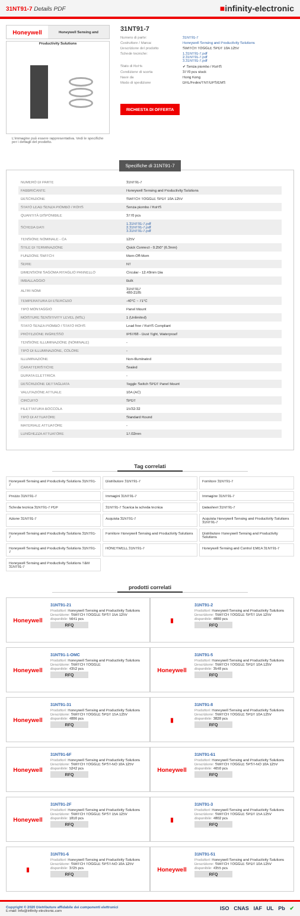31NT91-7 Details PDF
■infinity-electronic
Honeywell
Honeywell Sensing and
Productivity Solutions
L'immagine può essere rappresentativa. Vedi le specifiche per i dettagli del prodotto.
31NT91-7
Numero di parte: 31NT91-7
Costruttore / Marca: Honeywell Sensing and Productivity Solutions
Descrizione del prodotto SWITCH TOGGLE SPDT 10A 125V
Schede tecniche: 1.31NT91-7.pdf
2.31NT91-7.pdf
3.31NT91-7.pdf
Stato di RoHs ✔ Senza piombo / RoHS
Condizione di scorta 3770 pcs stock
Nave da Hong Kong
Modo di spedizione DHL/Fedex/TNT/UPS/EMS
RICHIESTA DI OFFERTA
Specifiche di 31NT91-7
| NUMERO DI PARTE | 31NT91-7 |
| FABBRICANTE | Honeywell Sensing and Productivity Solutions |
| DESCRIZIONE | SWITCH TOGGLE SPDT 10A 125V |
| STATO LEAD SENZA PIOMBO / ROHS | Senza piombo / RoHS |
| QUANTITÀ DISPONIBILE | 3770 pcs |
| SCHEDA DATI | 1.31NT91-7.pdf 2.31NT91-7.pdf 3.31NT91-7.pdf |
| TENSIONE NOMINALE - CA | 125V |
| STILE DI TERMINAZIONE | Quick Connect - 0.250" (6.3mm) |
| FUNZIONE SWITCH | Mom-Off-Mom |
| SERIE | NT |
| DIMENSIONI SAGOMA RITAGLIO PANNELLO | Circular - 12.40mm Dia |
| IMBALLAGGIO | Bulk |
| ALTRI NOMI | 31NT917 480-2185 |
| TEMPERATURA DI ESERCIZIO | -40°C ~ 71°C |
| TIPO MONTAGGIO | Panel Mount |
| MOISTURE SENSITIVITY LEVEL (MSL) | 1 (Unlimited) |
| STATO SENZA PIOMBO / STATO ROHS | Lead free / RoHS Compliant |
| PROTEZIONE INGRESSO | IP67/68 - Dust Tight, Waterproof |
| TENSIONE ILLUMINAZIONE (NOMINALE) | - |
| TIPO DI ILLUMINAZIONE, COLORE | - |
| ILLUMINAZIONE | Non-Illuminated |
| CARATTERISTICHE | Sealed |
| DURATA ELETTRICA | - |
| DESCRIZIONE DETTAGLIATA | Toggle Switch SPDT Panel Mount |
| VALUTAZIONE ATTUALE | 10A (AC) |
| CIRCUITO | SPDT |
| FILETTATURA BOCCOLA | 15/32-32 |
| TIPO DI ATTUATORE | Standard Round |
| MATERIALE ATTUATORE | - |
| LUNGHEZZA ATTUATORE | 17.02mm |
Tag correlati
Honeywell Sensing and Productivity Solutions 31NT91-7
Distributore 31NT91-7
Fornitore 31NT91-7
Prezzo 31NT91-7
Immagini 31NT91-7
Immagine 31NT91-7
Scheda tecnica 31NT91-7 PDF
31NT91-7 Scarica la scheda tecnica
Datasheet 31NT91-7
Azione 31NT91-7
Acquista 31NT91-7
Acquista Honeywell Sensing and Productivity Solutions 31NT91-7
Honeywell Sensing and Productivity Solutions 31NT91-7
Fornitore Honeywell Sensing and Productivity Solutions
Distributore Honeywell Sensing and Productivity Solutions
Honeywell Sensing and Productivity Solutions 31NT91-7
HONEYWELL 31NT91-7
Honeywell Sensing and Control EMEA 31NT91-7
Honeywell Sensing and Productivity Solutions T&M 31NT91-7
prodotti correlati
Honeywell
31NT91-21
Produttori: Honeywell Sensing and Productivity Solutions
Descrizione: SWITCH TOGGLE SPST 15A 125V
disponibile: 5641 pcs
RFQ
▮
31NT91-2
Produttori: Honeywell Sensing and Productivity Solutions
Descrizione: SWITCH TOGGLE SPST 15A 125V
disponibile: 4880 pcs
RFQ
Honeywell
31NT91-1-OMC
Produttori: Honeywell Sensing and Productivity Solutions
Descrizione: SWITCH TOGGLE
disponibile: 4352 pcs
RFQ
Honeywell
31NT91-5
Produttori: Honeywell Sensing and Productivity Solutions
Descrizione: SWITCH TOGGLE SPDT 10A 125V
disponibile: 3548 pcs
RFQ
Honeywell
31NT91-31
Produttori: Honeywell Sensing and Productivity Solutions
Descrizione: SWITCH TOGGLE SPDT 15A 125V
disponibile: 4886 pcs
RFQ
▮
31NT91-8
Produttori: Honeywell Sensing and Productivity Solutions
Descrizione: SWITCH TOGGLE SPDT 10A 125V
disponibile: 3828 pcs
RFQ
Honeywell
31NT91-6F
Produttori: Honeywell Sensing and Productivity Solutions
Descrizione: SWITCH TOGGLE SPST-NO 10A 125V
disponibile: 5242 pcs
RFQ
Honeywell
31NT91-61
Produttori: Honeywell Sensing and Productivity Solutions
Descrizione: SWITCH TOGGLE SPST-NO 10A 125V
disponibile: 4650 pcs
RFQ
Honeywell
31NT91-2F
Produttori: Honeywell Sensing and Productivity Solutions
Descrizione: SWITCH TOGGLE SPST 15A 125V
disponibile: 1810 pcs
RFQ
▮
31NT91-3
Produttori: Honeywell Sensing and Productivity Solutions
Descrizione: SWITCH TOGGLE SPDT 15A 125V
disponibile: 4802 pcs
RFQ
▮
31NT91-6
Produttori: Honeywell Sensing and Productivity Solutions
Descrizione: SWITCH TOGGLE SPST-NO 10A 125V
disponibile: 3725 pcs
RFQ
Honeywell
31NT91-51
Produttori: Honeywell Sensing and Productivity Solutions
Descrizione: SWITCH TOGGLE SPDT 10A 125V
disponibile: 4355 pcs
RFQ
Copyright © 2020 Distributore affidabile dei componenti elettronici
E-mail: Info@infinity-electronic.com
ISO CNAS IAF UL Pb ✔